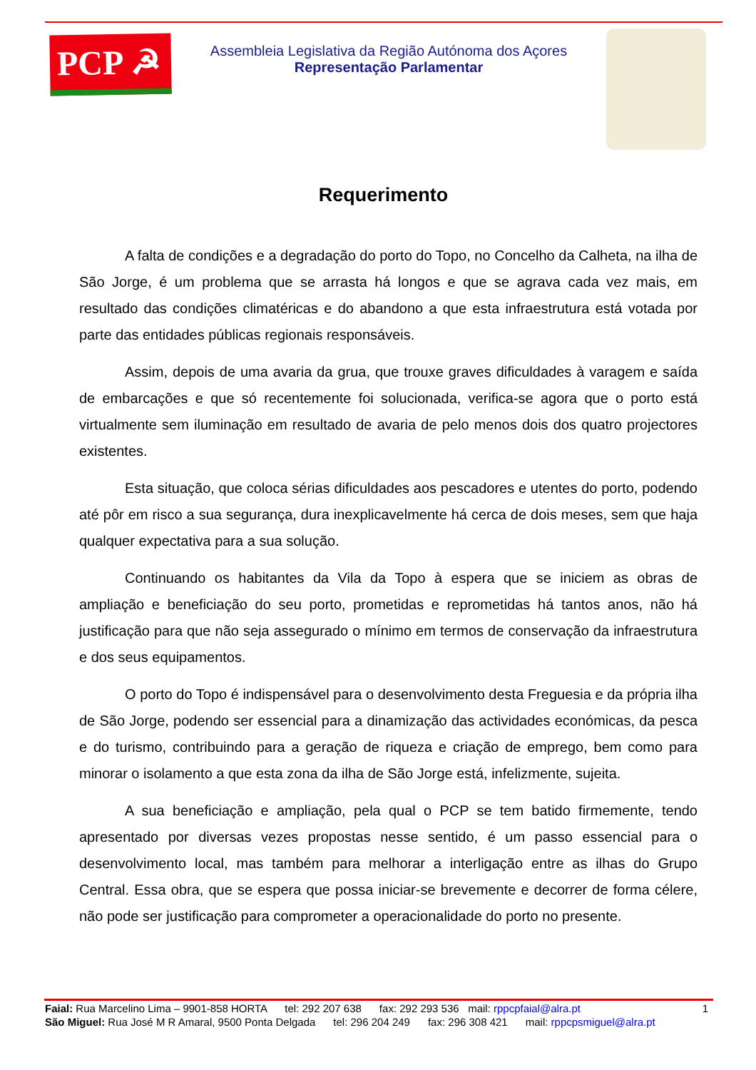PCP ☭
Assembleia Legislativa da Região Autónoma dos Açores
Representação Parlamentar
Requerimento
A falta de condições e a degradação do porto do Topo, no Concelho da Calheta, na ilha de São Jorge, é um problema que se arrasta há longos e que se agrava cada vez mais, em resultado das condições climatéricas e do abandono a que esta infraestrutura está votada por parte das entidades públicas regionais responsáveis.
Assim, depois de uma avaria da grua, que trouxe graves dificuldades à varagem e saída de embarcações e que só recentemente foi solucionada, verifica-se agora que o porto está virtualmente sem iluminação em resultado de avaria de pelo menos dois dos quatro projectores existentes.
Esta situação, que coloca sérias dificuldades aos pescadores e utentes do porto, podendo até pôr em risco a sua segurança, dura inexplicavelmente há cerca de dois meses, sem que haja qualquer expectativa para a sua solução.
Continuando os habitantes da Vila da Topo à espera que se iniciem as obras de ampliação e beneficiação do seu porto, prometidas e reprometidas há tantos anos, não há justificação para que não seja assegurado o mínimo em termos de conservação da infraestrutura e dos seus equipamentos.
O porto do Topo é indispensável para o desenvolvimento desta Freguesia e da própria ilha de São Jorge, podendo ser essencial para a dinamização das actividades económicas, da pesca e do turismo, contribuindo para a geração de riqueza e criação de emprego, bem como para minorar o isolamento a que esta zona da ilha de São Jorge está, infelizmente, sujeita.
A sua beneficiação e ampliação, pela qual o PCP se tem batido firmemente, tendo apresentado por diversas vezes propostas nesse sentido, é um passo essencial para o desenvolvimento local, mas também para melhorar a interligação entre as ilhas do Grupo Central. Essa obra, que se espera que possa iniciar-se brevemente e decorrer de forma célere, não pode ser justificação para comprometer a operacionalidade do porto no presente.
Faial: Rua Marcelino Lima – 9901-858 HORTA tel: 292 207 638 fax: 292 293 536 mail: rppcpfaial@alra.pt 1
São Miguel: Rua José M R Amaral, 9500 Ponta Delgada tel: 296 204 249 fax: 296 308 421 mail: rppcpsmiguel@alra.pt